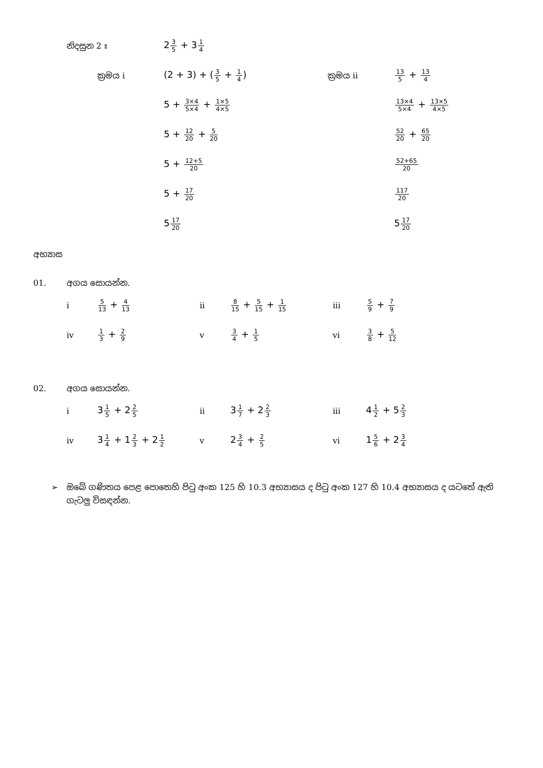නිදසුන 2 ඃ 23 5 + 31 4
| ක්‍රමය i | (2 + 3) + ( 3 5 + 1 4 ) | ක්‍රමය ii | 13 5 + 13 4 |
| | 5 + 3×4 5×4 + 1×5 4×5 | | 13×4 5×4 + 13×5 4×5 |
| | 5 + 12 20 + 5 20 | | 52 20 + 65 20 |
| | 5 + 12+5 20 | | 52+65 20 |
| | 5 + 17 20 | | 117 20 |
| | 5 17 20 | | 5 17 20 |
අභ්‍යාස
01. අගය සොයන්න.
| i | 5 13 + 4 13 | ii | 8 15 + 5 15 + 1 15 | iii | 5 9 + 7 9 |
| iv | 1 3 + 2 9 | v | 3 4 + 1 5 | vi | 3 8 + 5 12 |
02. අගය සොයන්න.
| i | 3 1 5 + 2 2 5 | ii | 3 1 7 + 2 2 3 | iii | 4 1 2 + 5 2 3 |
| iv | 3 1 4 + 1 2 3 + 2 1 2 | v | 2 3 4 + 2 5 | vi | 1 5 6 + 2 3 4 |
➢ ඔබේ ගණිතය පෙළ පොතෙහි පිටු අංක 125 හි 10.3 අභ්‍යාසය ද පිටු අංක 127 හි 10.4 අභ්‍යාසය ද යටතේ ඇති ගැටලු විසඳන්න.